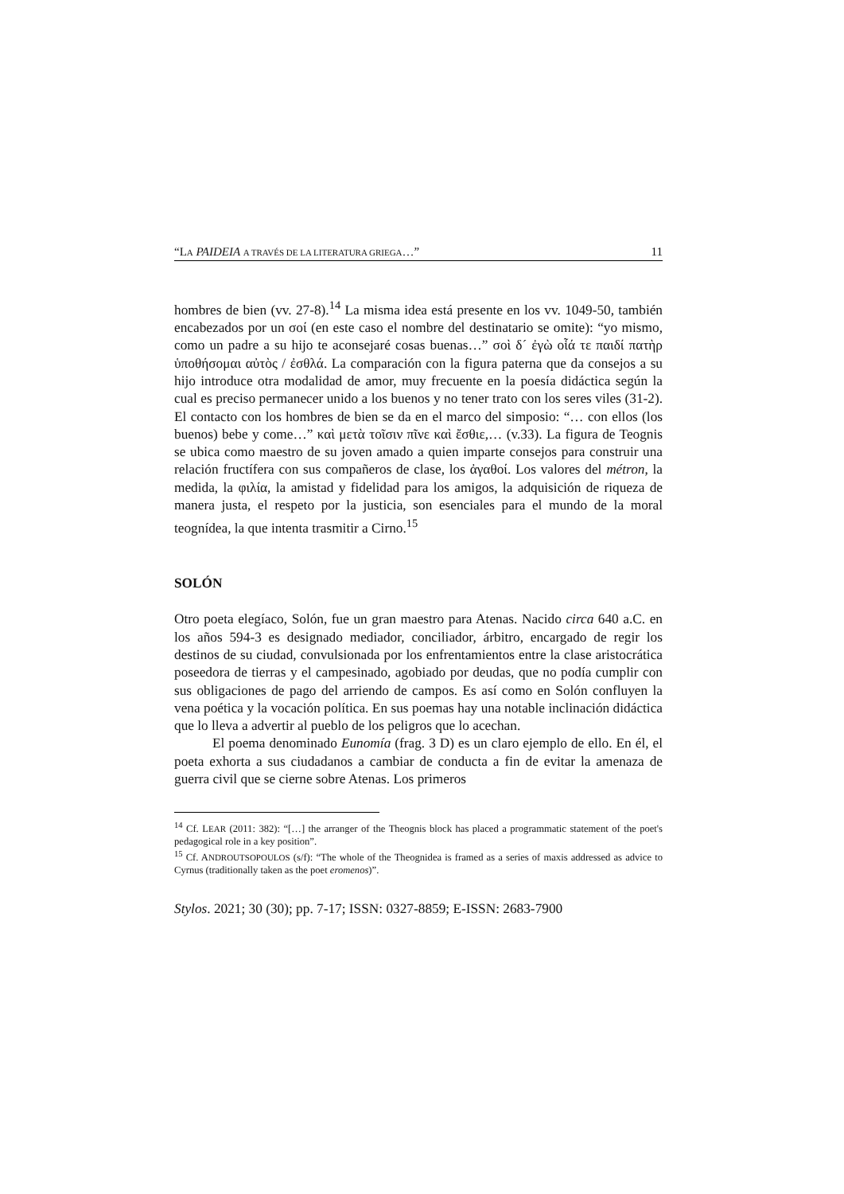“LA PAIDEIA A TRAVÉS DE LA LITERATURA GRIEGA…” 11
hombres de bien (vv. 27-8).<sup>14</sup> La misma idea está presente en los vv. 1049-50, también encabezados por un σοί (en este caso el nombre del destinatario se omite): “yo mismo, como un padre a su hijo te aconsejaré cosas buenas…” σοὶ δ´ ἐγὼ οἷά τε παιδί πατὴρ ὑποθήσομαι αὐτὸς / ἐσθλά. La comparación con la figura paterna que da consejos a su hijo introduce otra modalidad de amor, muy frecuente en la poesía didáctica según la cual es preciso permanecer unido a los buenos y no tener trato con los seres viles (31-2). El contacto con los hombres de bien se da en el marco del simposio: “… con ellos (los buenos) bebe y come…” καὶ μετὰ τοῖσιν πῖνε καὶ ἔσθιε,… (v.33). La figura de Teognis se ubica como maestro de su joven amado a quien imparte consejos para construir una relación fructífera con sus compañeros de clase, los ἀγαθοί. Los valores del métron, la medida, la φιλία, la amistad y fidelidad para los amigos, la adquisición de riqueza de manera justa, el respeto por la justicia, son esenciales para el mundo de la moral teognídea, la que intenta trasmitir a Cirno.<sup>15</sup>
SOLÓN
Otro poeta elegíaco, Solón, fue un gran maestro para Atenas. Nacido circa 640 a.C. en los años 594-3 es designado mediador, conciliador, árbitro, encargado de regir los destinos de su ciudad, convulsionada por los enfrentamientos entre la clase aristocrática poseedora de tierras y el campesinado, agobiado por deudas, que no podía cumplir con sus obligaciones de pago del arriendo de campos. Es así como en Solón confluyen la vena poética y la vocación política. En sus poemas hay una notable inclinación didáctica que lo lleva a advertir al pueblo de los peligros que lo acechan.
El poema denominado Eunomía (frag. 3 D) es un claro ejemplo de ello. En él, el poeta exhorta a sus ciudadanos a cambiar de conducta a fin de evitar la amenaza de guerra civil que se cierne sobre Atenas. Los primeros
<sup>14</sup> Cf. LEAR (2011: 382): “[…] the arranger of the Theognis block has placed a programmatic statement of the poet's pedagogical role in a key position”.
<sup>15</sup> Cf. ANDROUTSOPOULOS (s/f): “The whole of the Theognidea is framed as a series of maxis addressed as advice to Cyrnus (traditionally taken as the poet eromenos)”.
Stylos. 2021; 30 (30); pp. 7-17; ISSN: 0327-8859; E-ISSN: 2683-7900